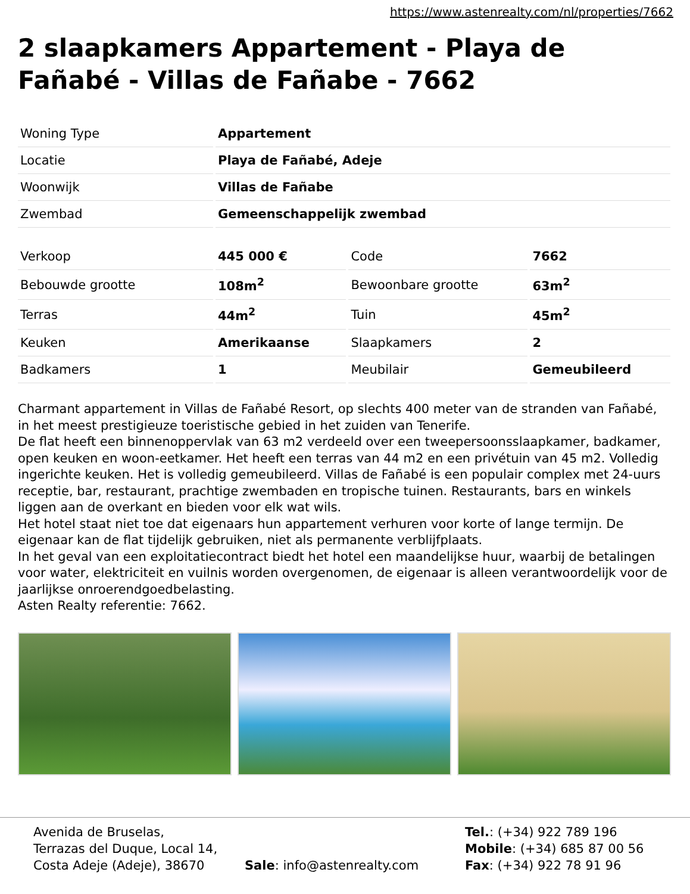https://www.astenrealty.com/nl/properties/7662
2 slaapkamers Appartement - Playa de Fañabé - Villas de Fañabe - 7662
| Woning Type | Appartement |
| Locatie | Playa de Fañabé, Adeje |
| Woonwijk | Villas de Fañabe |
| Zwembad | Gemeenschappelijk zwembad |
| Verkoop | 445 000 € | Code | 7662 |
| Bebouwde grootte | 108m<sup>2</sup> | Bewoonbare grootte | 63m<sup>2</sup> |
| Terras | 44m<sup>2</sup> | Tuin | 45m<sup>2</sup> |
| Keuken | Amerikaanse | Slaapkamers | 2 |
| Badkamers | 1 | Meubilair | Gemeubileerd |
Charmant appartement in Villas de Fañabé Resort, op slechts 400 meter van de stranden van Fañabé, in het meest prestigieuze toeristische gebied in het zuiden van Tenerife.
De flat heeft een binnenoppervlak van 63 m2 verdeeld over een tweepersoonsslaapkamer, badkamer, open keuken en woon-eetkamer. Het heeft een terras van 44 m2 en een privétuin van 45 m2. Volledig ingerichte keuken. Het is volledig gemeubileerd. Villas de Fañabé is een populair complex met 24-uurs receptie, bar, restaurant, prachtige zwembaden en tropische tuinen. Restaurants, bars en winkels liggen aan de overkant en bieden voor elk wat wils.
Het hotel staat niet toe dat eigenaars hun appartement verhuren voor korte of lange termijn. De eigenaar kan de flat tijdelijk gebruiken, niet als permanente verblijfplaats.
In het geval van een exploitatiecontract biedt het hotel een maandelijkse huur, waarbij de betalingen voor water, elektriciteit en vuilnis worden overgenomen, de eigenaar is alleen verantwoordelijk voor de jaarlijkse onroerendgoedbelasting.
Asten Realty referentie: 7662.
Avenida de Bruselas,
Terrazas del Duque, Local 14,
Costa Adeje (Adeje), 38670
Sale: info@astenrealty.com Tel.: (+34) 922 789 196
Mobile: (+34) 685 87 00 56
Fax: (+34) 922 78 91 96